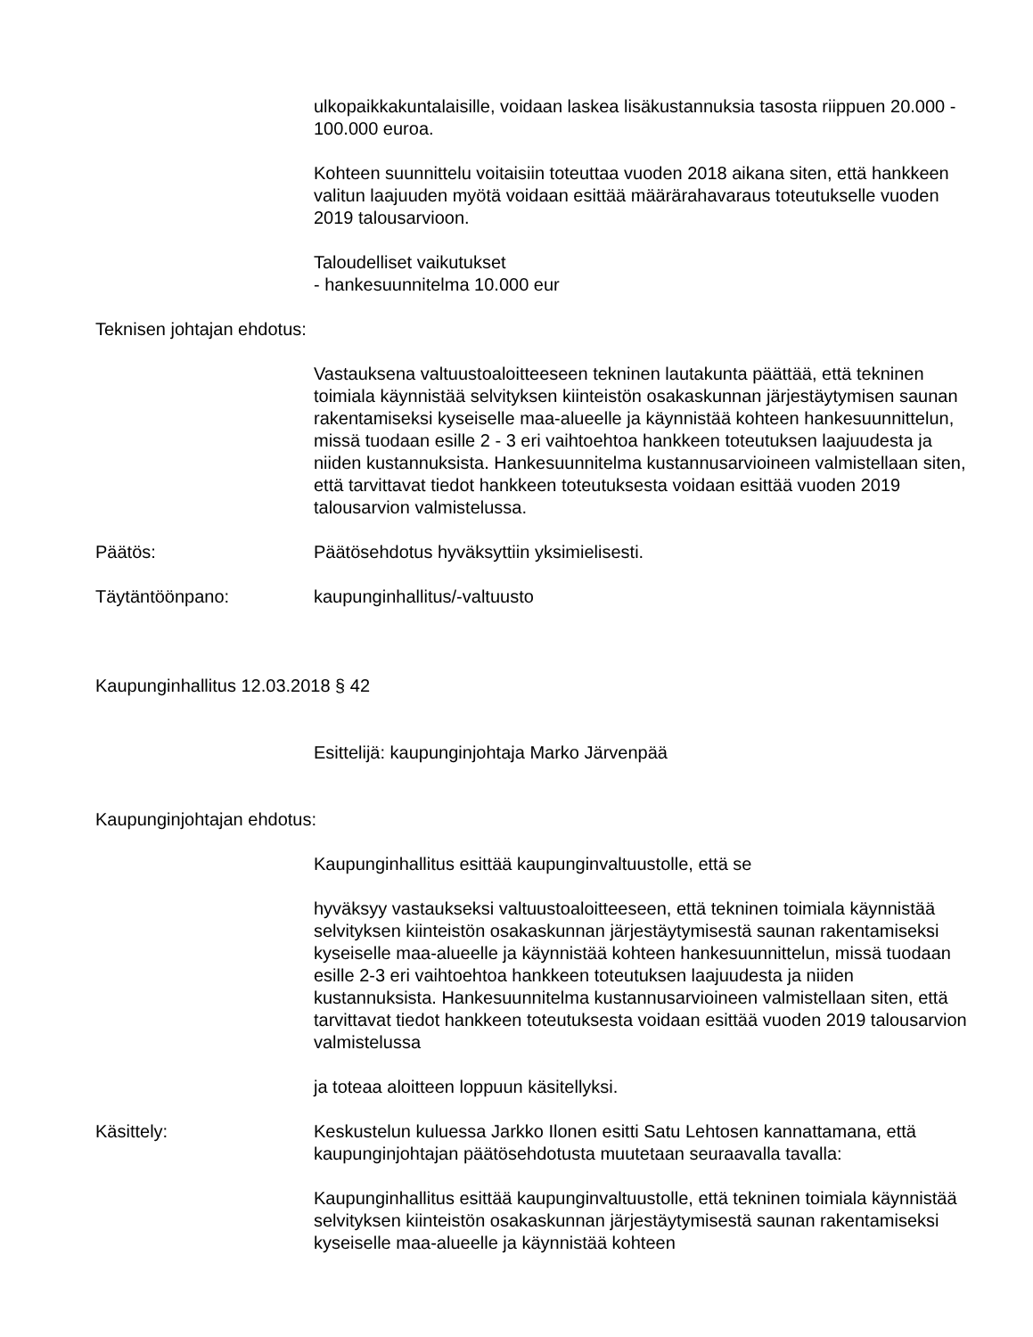ulkopaikkakuntalaisille, voidaan laskea lisäkustannuksia tasosta riippuen 20.000 - 100.000 euroa.
Kohteen suunnittelu voitaisiin toteuttaa vuoden 2018 aikana siten, että hankkeen valitun laajuuden myötä voidaan esittää määrärahavaraus toteutukselle vuoden 2019 talousarvioon.
Taloudelliset vaikutukset
- hankesuunnitelma 10.000 eur
Teknisen johtajan ehdotus:
Vastauksena valtuustoaloitteeseen tekninen lautakunta päättää, että tekninen toimiala käynnistää selvityksen kiinteistön osakaskunnan järjestäytymisen saunan rakentamiseksi kyseiselle maa-alueelle ja käynnistää kohteen hankesuunnittelun, missä tuodaan esille 2 - 3 eri vaihtoehtoa hankkeen toteutuksen laajuudesta ja niiden kustannuksista. Hankesuunnitelma kustannusarvioineen valmistellaan siten, että tarvittavat tiedot hankkeen toteutuksesta voidaan esittää vuoden 2019 talousarvion valmistelussa.
Päätös: Päätösehdotus hyväksyttiin yksimielisesti.
Täytäntöönpano: kaupunginhallitus/-valtuusto
Kaupunginhallitus 12.03.2018 § 42
Esittelijä: kaupunginjohtaja Marko Järvenpää
Kaupunginjohtajan ehdotus:
Kaupunginhallitus esittää kaupunginvaltuustolle, että se
hyväksyy vastaukseksi valtuustoaloitteeseen, että tekninen toimiala käynnistää selvityksen kiinteistön osakaskunnan järjestäytymisestä saunan rakentamiseksi kyseiselle maa-alueelle ja käynnistää kohteen hankesuunnittelun, missä tuodaan esille 2-3 eri vaihtoehtoa hankkeen toteutuksen laajuudesta ja niiden kustannuksista. Hankesuunnitelma kustannusarvioineen valmistellaan siten, että tarvittavat tiedot hankkeen toteutuksesta voidaan esittää vuoden 2019 talousarvion valmistelussa
ja toteaa aloitteen loppuun käsitellyksi.
Käsittely: Keskustelun kuluessa Jarkko Ilonen esitti Satu Lehtosen kannattamana, että kaupunginjohtajan päätösehdotusta muutetaan seuraavalla tavalla:
Kaupunginhallitus esittää kaupunginvaltuustolle, että tekninen toimiala käynnistää selvityksen kiinteistön osakaskunnan järjestäytymisestä saunan rakentamiseksi kyseiselle maa-alueelle ja käynnistää kohteen